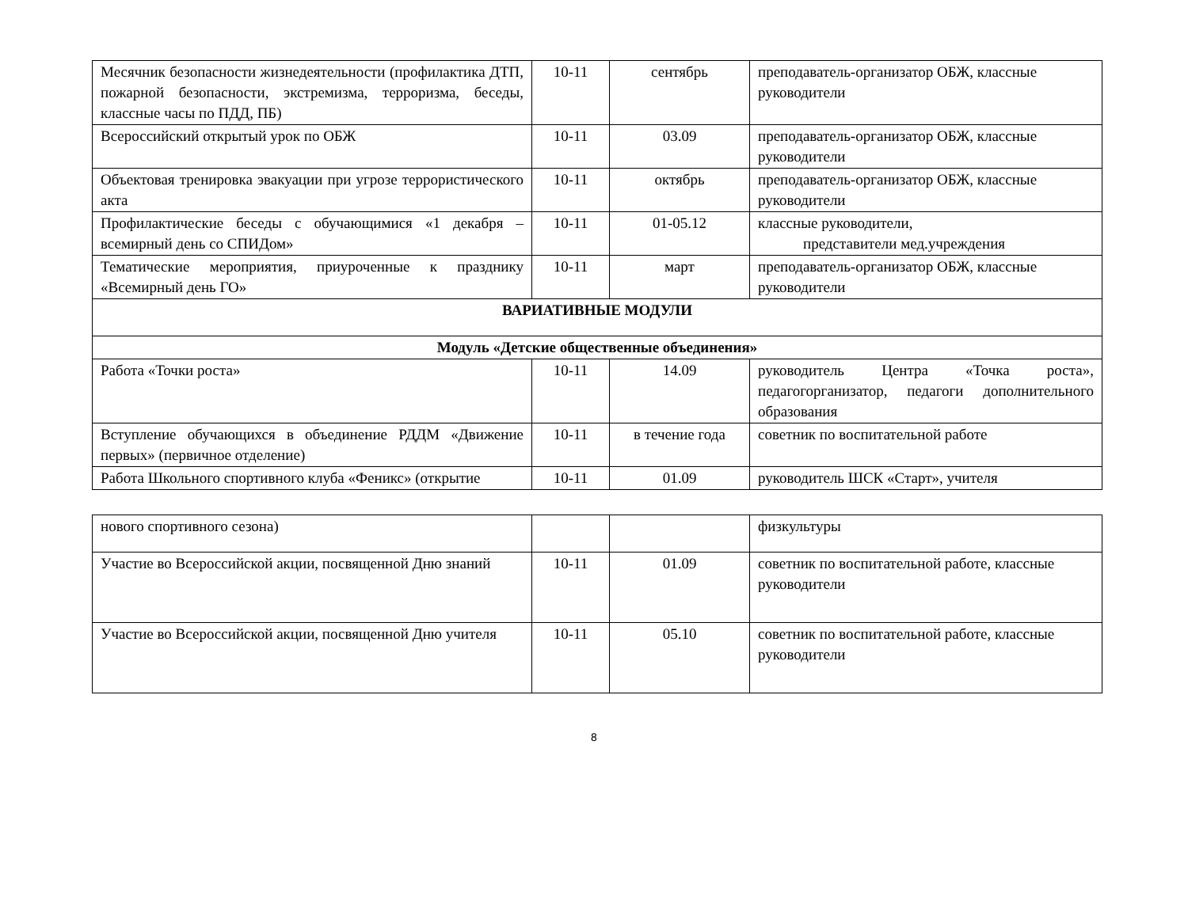| Месячник безопасности жизнедеятельности (профилактика ДТП, пожарной безопасности, экстремизма, терроризма, беседы, классные часы по ПДД, ПБ) | 10-11 | сентябрь | преподаватель-организатор ОБЖ, классные руководители |
| Всероссийский открытый урок по ОБЖ | 10-11 | 03.09 | преподаватель-организатор ОБЖ, классные руководители |
| Объектовая тренировка эвакуации при угрозе террористического акта | 10-11 | октябрь | преподаватель-организатор ОБЖ, классные руководители |
| Профилактические беседы с обучающимися «1 декабря – всемирный день со СПИДом» | 10-11 | 01-05.12 | классные руководители, представители мед.учреждения |
| Тематические мероприятия, приуроченные к празднику «Всемирный день ГО» | 10-11 | март | преподаватель-организатор ОБЖ, классные руководители |
| ВАРИАТИВНЫЕ МОДУЛИ | | | |
| Модуль «Детские общественные объединения» | | | |
| Работа «Точки роста» | 10-11 | 14.09 | руководитель Центра «Точка роста», педагогорганизатор, педагоги дополнительного образования |
| Вступление обучающихся в объединение РДДМ «Движение первых» (первичное отделение) | 10-11 | в течение года | советник по воспитательной работе |
| Работа Школьного спортивного клуба «Феникс» (открытие | 10-11 | 01.09 | руководитель ШСК «Старт», учителя |
| нового спортивного сезона) | | | физкультуры |
| Участие во Всероссийской акции, посвященной Дню знаний | 10-11 | 01.09 | советник по воспитательной работе, классные руководители |
| Участие во Всероссийской акции, посвященной Дню учителя | 10-11 | 05.10 | советник по воспитательной работе, классные руководители |
8